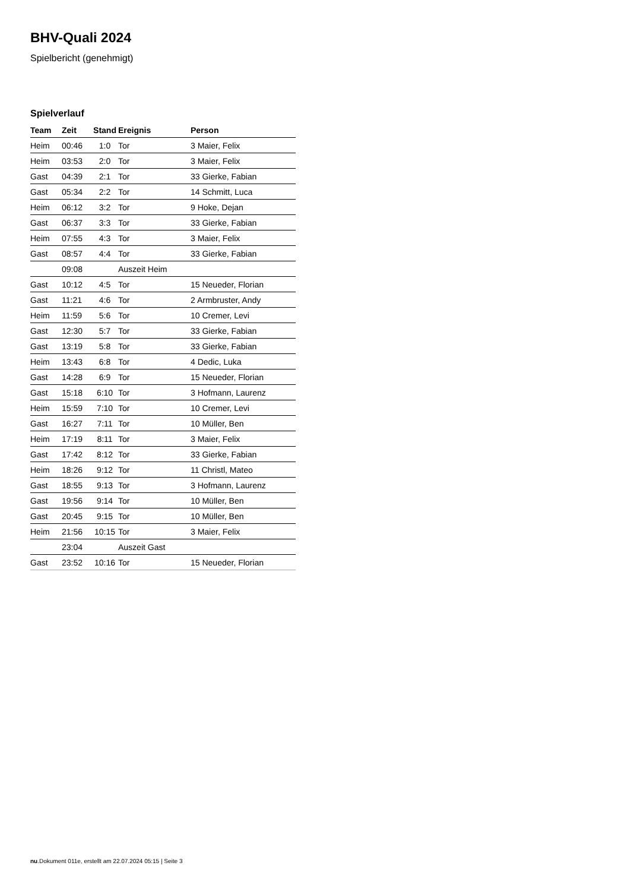BHV-Quali 2024
Spielbericht (genehmigt)
Spielverlauf
| Team | Zeit | Stand | Ereignis | Person |
| --- | --- | --- | --- | --- |
| Heim | 00:46 | 1:0 | Tor | 3 Maier, Felix |
| Heim | 03:53 | 2:0 | Tor | 3 Maier, Felix |
| Gast | 04:39 | 2:1 | Tor | 33 Gierke, Fabian |
| Gast | 05:34 | 2:2 | Tor | 14 Schmitt, Luca |
| Heim | 06:12 | 3:2 | Tor | 9 Hoke, Dejan |
| Gast | 06:37 | 3:3 | Tor | 33 Gierke, Fabian |
| Heim | 07:55 | 4:3 | Tor | 3 Maier, Felix |
| Gast | 08:57 | 4:4 | Tor | 33 Gierke, Fabian |
| | 09:08 | | Auszeit Heim | |
| Gast | 10:12 | 4:5 | Tor | 15 Neueder, Florian |
| Gast | 11:21 | 4:6 | Tor | 2 Armbruster, Andy |
| Heim | 11:59 | 5:6 | Tor | 10 Cremer, Levi |
| Gast | 12:30 | 5:7 | Tor | 33 Gierke, Fabian |
| Gast | 13:19 | 5:8 | Tor | 33 Gierke, Fabian |
| Heim | 13:43 | 6:8 | Tor | 4 Dedic, Luka |
| Gast | 14:28 | 6:9 | Tor | 15 Neueder, Florian |
| Gast | 15:18 | 6:10 | Tor | 3 Hofmann, Laurenz |
| Heim | 15:59 | 7:10 | Tor | 10 Cremer, Levi |
| Gast | 16:27 | 7:11 | Tor | 10 Müller, Ben |
| Heim | 17:19 | 8:11 | Tor | 3 Maier, Felix |
| Gast | 17:42 | 8:12 | Tor | 33 Gierke, Fabian |
| Heim | 18:26 | 9:12 | Tor | 11 Christl, Mateo |
| Gast | 18:55 | 9:13 | Tor | 3 Hofmann, Laurenz |
| Gast | 19:56 | 9:14 | Tor | 10 Müller, Ben |
| Gast | 20:45 | 9:15 | Tor | 10 Müller, Ben |
| Heim | 21:56 | 10:15 | Tor | 3 Maier, Felix |
| | 23:04 | | Auszeit Gast | |
| Gast | 23:52 | 10:16 | Tor | 15 Neueder, Florian |
nu.Dokument 011e, erstellt am 22.07.2024 05:15 | Seite 3